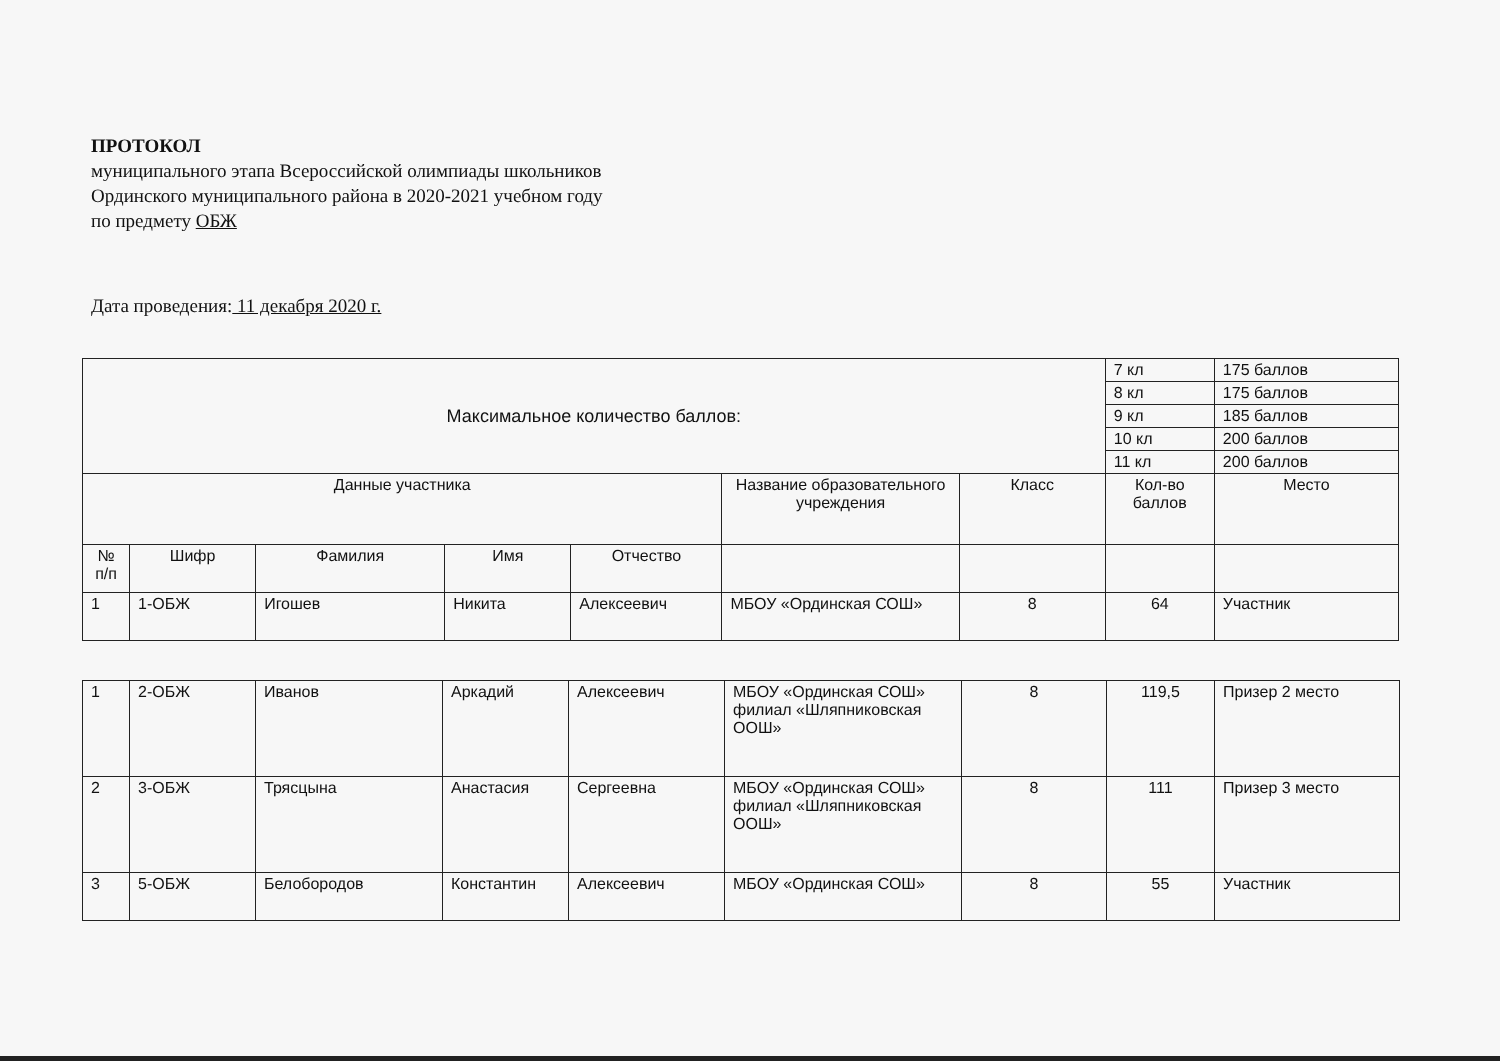ПРОТОКОЛ
муниципального этапа Всероссийской олимпиады школьников
Ординского муниципального района в 2020-2021 учебном году
по предмету ОБЖ
Дата проведения: 11 декабря 2020 г.
| Максимальное количество баллов: | | | | | | | 7 кл | 175 баллов |
| | | | | | | | 8 кл | 175 баллов |
| | | | | | | | 9 кл | 185 баллов |
| | | | | | | | 10 кл | 200 баллов |
| | | | | | | | 11 кл | 200 баллов |
| Данные участника | | | | | Название образовательного учреждения | Класс | Кол-во баллов | Место |
| № п/п | Шифр | Фамилия | Имя | Отчество | | | | |
| 1 | 1-ОБЖ | Игошев | Никита | Алексеевич | МБОУ «Ординская СОШ» | 8 | 64 | Участник |
| 1 | 2-ОБЖ | Иванов | Аркадий | Алексеевич | МБОУ «Ординская СОШ» филиал «Шляпниковская ООШ» | 8 | 119,5 | Призер 2 место |
| 2 | 3-ОБЖ | Трясцына | Анастасия | Сергеевна | МБОУ «Ординская СОШ» филиал «Шляпниковская ООШ» | 8 | 111 | Призер 3 место |
| 3 | 5-ОБЖ | Белобородов | Константин | Алексеевич | МБОУ «Ординская СОШ» | 8 | 55 | Участник |